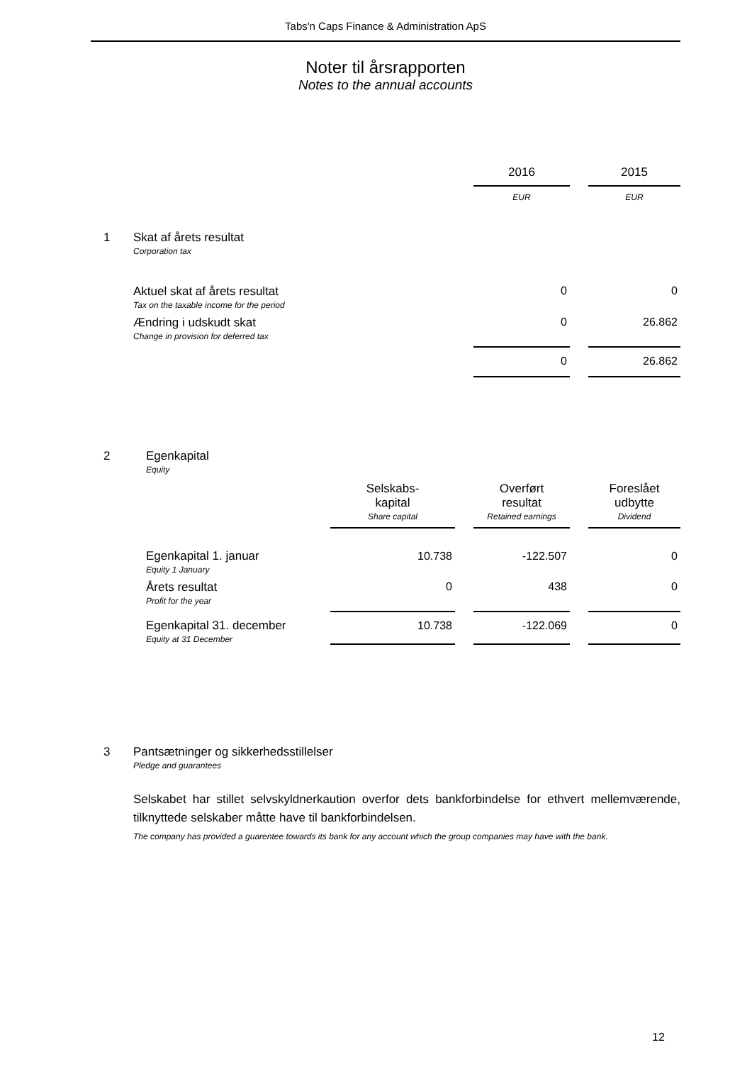Tabs'n Caps Finance & Administration ApS
Noter til årsrapporten
Notes to the annual accounts
| | | 2016 | | 2015 |
| | | EUR | | EUR |
| 1 | Skat af årets resultat Corporation tax | | | |
| | Aktuel skat af årets resultat Tax on the taxable income for the period | 0 | | 0 |
| | Ændring i udskudt skat Change in provision for deferred tax | 0 | | 26.862 |
| | | 0 | | 26.862 |
| 2 | Egenkapital Equity | | | | | |
| | | Selskabs- kapital Share capital | | Overført resultat Retained earnings | | Foreslået udbytte Dividend |
| | Egenkapital 1. januar Equity 1 January | 10.738 | | -122.507 | | 0 |
| | Årets resultat Profit for the year | 0 | | 438 | | 0 |
| | Egenkapital 31. december Equity at 31 December | 10.738 | | -122.069 | | 0 |
3 Pantsætninger og sikkerhedsstillelser
Pledge and guarantees
Selskabet har stillet selvskyldnerkaution overfor dets bankforbindelse for ethvert mellemværende, tilknyttede selskaber måtte have til bankforbindelsen.
The company has provided a guarentee towards its bank for any account which the group companies may have with the bank.
12